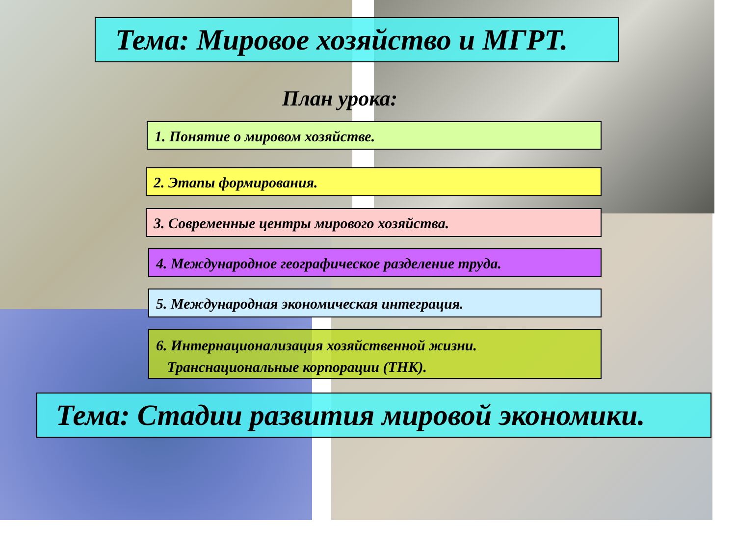Тема: Мировое хозяйство и МГРТ.
План урока:
1. Понятие о мировом хозяйстве.
2. Этапы формирования.
3. Современные центры мирового хозяйства.
4. Международное географическое разделение труда.
5. Международная экономическая интеграция.
6. Интернационализация хозяйственной жизни.
Транснациональные корпорации (ТНК).
Тема: Стадии развития мировой экономики.